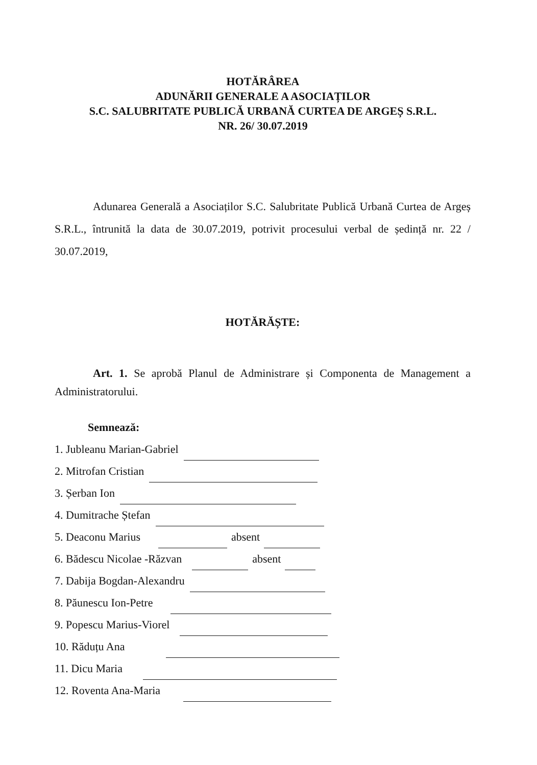HOTĂRÂREA
ADUNĂRII GENERALE A ASOCIAȚILOR
S.C. SALUBRITATE PUBLICĂ URBANĂ CURTEA DE ARGEȘ S.R.L.
NR. 26/ 30.07.2019
Adunarea Generală a Asociaților S.C. Salubritate Publică Urbană Curtea de Argeș S.R.L., întrunită la data de 30.07.2019, potrivit procesului verbal de ședință nr. 22 / 30.07.2019,
HOTĂRĂȘTE:
Art. 1. Se aprobă Planul de Administrare și Componenta de Management a Administratorului.
Semnează:
1. Jubleanu Marian-Gabriel
2. Mitrofan Cristian
3. Șerban Ion
4. Dumitrache Ștefan
5. Deaconu Marius absent
6. Bădescu Nicolae -Răzvan absent
7. Dabija Bogdan-Alexandru
8. Păunescu Ion-Petre
9. Popescu Marius-Viorel
10. Răduțu Ana
11. Dicu Maria
12. Roventa Ana-Maria